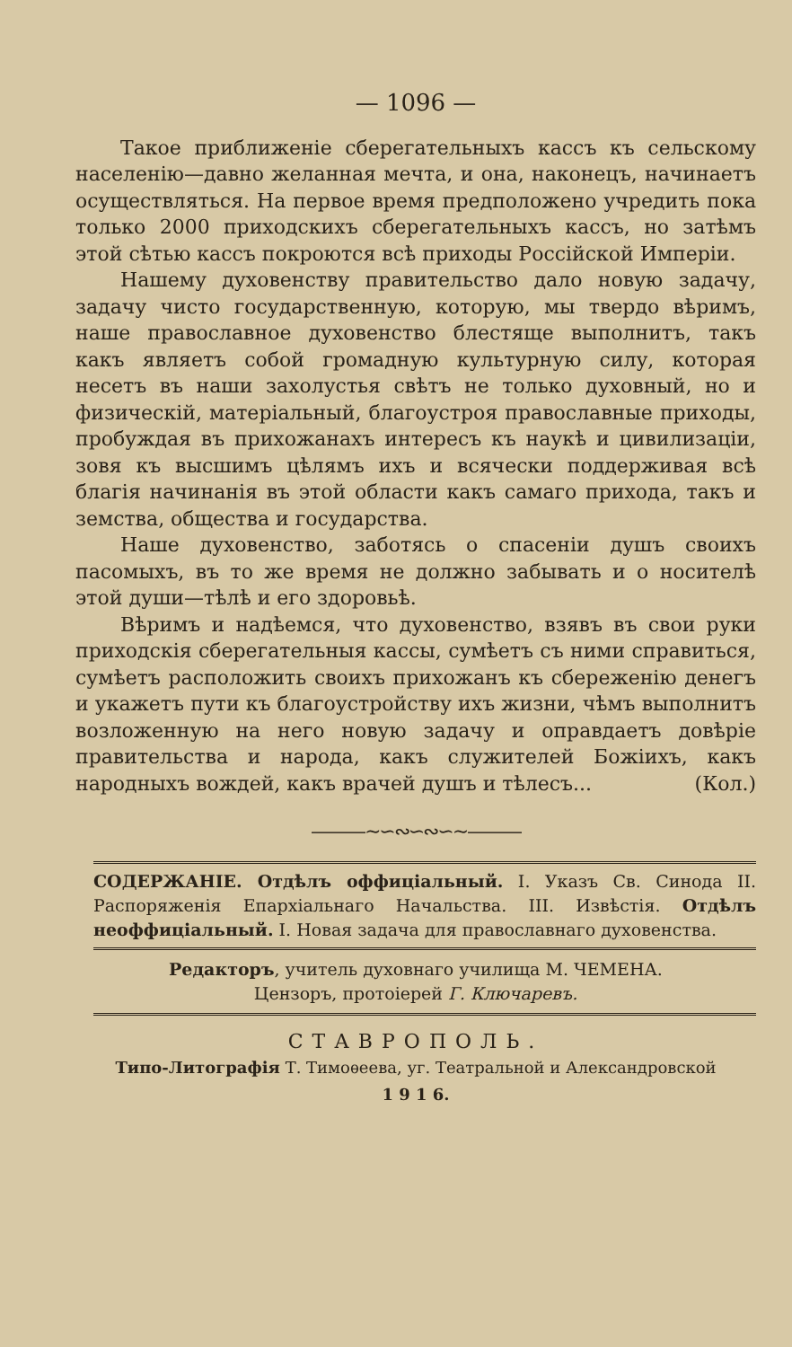— 1096 —
Такое приближеніе сберегательныхъ кассъ къ сельскому населенію—давно желанная мечта, и она, наконецъ, начинаетъ осуществляться. На первое время предположено учредить пока только 2000 приходскихъ сберегательныхъ кассъ, но затѣмъ этой сѣтью кассъ покроются всѣ приходы Россійской Имперіи.
Нашему духовенству правительство дало новую задачу, задачу чисто государственную, которую, мы твердо вѣримъ, наше православное духовенство блестяще выполнитъ, такъ какъ являетъ собой громадную культурную силу, которая несетъ въ наши захолустья свѣтъ не только духовный, но и физическій, матеріальный, благоустроя православные приходы, пробуждая въ прихожанахъ интересъ къ наукѣ и цивилизаціи, зовя къ высшимъ цѣлямъ ихъ и всячески поддерживая всѣ благія начинанія въ этой области какъ самаго прихода, такъ и земства, общества и государства.
Наше духовенство, заботясь о спасеніи душъ своихъ пасомыхъ, въ то же время не должно забывать и о носителѣ этой души—тѣлѣ и его здоровьѣ.
Вѣримъ и надѣемся, что духовенство, взявъ въ свои руки приходскія сберегательныя кассы, сумѣетъ съ ними справиться, сумѣетъ расположить своихъ прихожанъ къ сбереженію денегъ и укажетъ пути къ благоустройству ихъ жизни, чѣмъ выполнитъ возложенную на него новую задачу и оправдаетъ довѣріе правительства и народа, какъ служителей Божіихъ, какъ народныхъ вождей, какъ врачей душъ и тѣлесъ... (Кол.)
———∼∽∾∽∾∽∼———
СОДЕРЖАНІЕ. Отдѣлъ оффиціальный. I. Указъ Св. Синода II. Распоряженія Епархіальнаго Начальства. III. Извѣстія. Отдѣлъ неоффиціальный. I. Новая задача для православнаго духовенства.
Редакторъ, учитель духовнаго училища М. ЧЕМЕНА.
Цензоръ, протоіерей Г. Ключаревъ.
СТАВРОПОЛЬ.
Типо-Литографія Т. Тимоѳеева, уг. Театральной и Александровской
1 9 1 6.